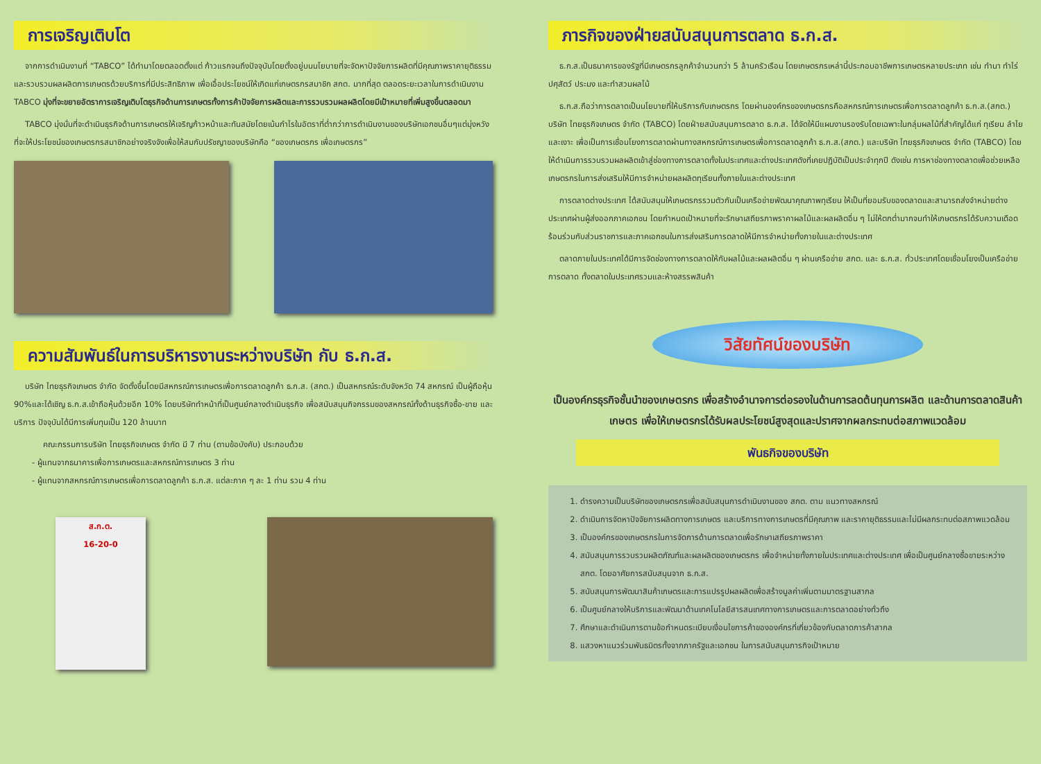การเจริญเติบโต
จากการดำเนินงานที่ “TABCO” ได้ทำมาโดยตลอดตั้งแต่ ก้าวแรกจนถึงปัจจุบันโดยตั้งอยู่บนนโยบายที่จะจัดหาปัจจัยการผลิตที่มีคุณภาพราคายุติธรรม และรวบรวมผลผลิตการเกษตรด้วยบริการที่มีประสิทธิภาพ เพื่อเอื้อประโยชน์ให้เกิดแก่เกษตรกรสมาชิก สกต. มากที่สุด ตลอดระยะเวลาในการดำเนินงาน TABCO มุ่งที่จะขยายอัตราการเจริญเติบโตธุรกิจด้านการเกษตรทั้งการค้าปัจจัยการผลิตและการรวบรวมผลผลิตโดยมีเป้าหมายที่เพิ่มสูงขึ้นตลอดมา
TABCO มุ่งมั่นที่จะดำเนินธุรกิจด้านการเกษตรให้เจริญก้าวหน้าและทันสมัยโดยเน้นกำไรในอัตราที่ต่ำกว่าการดำเนินงานของบริษัทเอกชนอื่นๆแต่มุ่งหวังที่จะให้ประโยชน์ของเกษตรกรสมาชิกอย่างจริงจังเพื่อให้สมกับปรัชญาของบริษัทคือ “ของเกษตรกร เพื่อเกษตรกร”
ความสัมพันธ์ในการบริหารงานระหว่างบริษัท กับ ธ.ก.ส.
บริษัท ไทยธุรกิจเกษตร จำกัด จัดตั้งขึ้นโดยมีสหกรณ์การเกษตรเพื่อการตลาดลูกค้า ธ.ก.ส. (สกต.) เป็นสหกรณ์ระดับจังหวัด 74 สหกรณ์ เป็นผู้ถือหุ้น 90%และได้เชิญ ธ.ก.ส.เข้าถือหุ้นด้วยอีก 10% โดยบริษัททำหน้าที่เป็นศูนย์กลางดำเนินธุรกิจ เพื่อสนับสนุนกิจกรรมของสหกรณ์ทั้งด้านธุรกิจซื้อ-ขาย และบริการ ปัจจุบันได้มีการเพิ่มทุนเป็น 120 ล้านบาท
คณะกรรมการบริษัท ไทยธุรกิจเกษตร จำกัด มี 7 ท่าน (ตามข้อบังคับ) ประกอบด้วย
- ผู้แทนจากธนาคารเพื่อการเกษตรและสหกรณ์การเกษตร 3 ท่าน
- ผู้แทนจากสหกรณ์การเกษตรเพื่อการตลาดลูกค้า ธ.ก.ส. แต่ละภาค ๆ ละ 1 ท่าน รวม 4 ท่าน
ส.ก.ต.
16-20-0
ภารกิจของฝ่ายสนับสนุนการตลาด ธ.ก.ส.
ธ.ก.ส.เป็นธนาคารของรัฐที่มีเกษตรกรลูกค้าจำนวนกว่า 5 ล้านครัวเรือน โดยเกษตรกรเหล่านี้ประกอบอาชีพการเกษตรหลายประเภท เช่น ทำนา ทำไร่ ปศุสัตว์ ประมง และทำสวนผลไม้
ธ.ก.ส.ถือว่าการตลาดเป็นนโยบายที่ให้บริการกับเกษตรกร โดยผ่านองค์กรของเกษตรกรคือสหกรณ์การเกษตรเพื่อการตลาดลูกค้า ธ.ก.ส.(สกต.) บริษัท ไทยธุรกิจเกษตร จำกัด (TABCO) โดยฝ่ายสนับสนุนการตลาด ธ.ก.ส. ได้จัดให้มีแผนงานรองรับโดยเฉพาะในกลุ่มผลไม้ที่สำคัญได้แก่ ทุเรียน ลำไยและเงาะ เพื่อเป็นการเชื่อมโยงการตลาดผ่านทางสหกรณ์การเกษตรเพื่อการตลาดลูกค้า ธ.ก.ส.(สกต.) และบริษัท ไทยธุรกิจเกษตร จำกัด (TABCO) โดยให้ดำเนินการรวบรวมผลผลิตเข้าสู่ช่องทางการตลาดทั้งในประเทศและต่างประเทศดังที่เคยปฏิบัติเป็นประจำทุกปี ดังเช่น การหาช่องทางตลาดเพื่อช่วยเหลือเกษตรกรในการส่งเสริมให้มีการจำหน่ายผลผลิตทุเรียนทั้งภายในและต่างประเทศ
การตลาดต่างประเทศ ได้สนับสนุนให้เกษตรกรรวมตัวกันเป็นเครือข่ายพัฒนาคุณภาพทุเรียน ให้เป็นที่ยอมรับของตลาดและสามารถส่งจำหน่ายต่างประเทศผ่านผู้ส่งออกภาคเอกชน โดยกำหนดเป้าหมายที่จะรักษาเสถียรภาพราคาผลไม้และผลผลิตอื่น ๆ ไม่ให้ตกต่ำมากจนทำให้เกษตรกรได้รับความเดือดร้อนร่วมกับส่วนราชการและภาคเอกชนในการส่งเสริมการตลาดให้มีการจำหน่ายทั้งภายในและต่างประเทศ
ตลาดภายในประเทศได้มีการจัดช่องทางการตลาดให้กับผลไม้และผลผลิตอื่น ๆ ผ่านเครือข่าย สกต. และ ธ.ก.ส. ทั่วประเทศโดยเชื่อมโยงเป็นเครือข่ายการตลาด ทั้งตลาดในประเทศรวมและห้างสรรพสินค้า
วิสัยทัศน์ของบริษัท
เป็นองค์กรธุรกิจชั้นนำของเกษตรกร เพื่อสร้างอำนาจการต่อรองในด้านการลดต้นทุนการผลิต และด้านการตลาดสินค้าเกษตร เพื่อให้เกษตรกรได้รับผลประโยชน์สูงสุดและปราศจากผลกระทบต่อสภาพแวดล้อม
พันธกิจของบริษัท
1. ดำรงความเป็นบริษัทของเกษตรกรเพื่อสนับสนุนการดำเนินงานของ สกต. ตาม แนวทางสหกรณ์
2. ดำเนินการจัดหาปัจจัยการผลิตทางการเกษตร และบริการทางการเกษตรที่มีคุณภาพ และราคายุติธรรมและไม่มีผลกระทบต่อสภาพแวดล้อม
3. เป็นองค์กรของเกษตรกรในการจัดการด้านการตลาดเพื่อรักษาเสถียรภาพราคา
4. สนับสนุนการรวบรวมผลิตภัณฑ์และผลผลิตของเกษตรกร เพื่อจำหน่ายทั้งภายในประเทศและต่างประเทศ เพื่อเป็นศูนย์กลางซื้อขายระหว่าง สกต. โดยอาศัยการสนับสนุนจาก ธ.ก.ส.
5. สนับสนุนการพัฒนาสินค้าเกษตรและการแปรรูปผลผลิตเพื่อสร้างมูลค่าเพิ่มตามมาตรฐานสากล
6. เป็นศูนย์กลางให้บริการและพัฒนาด้านเทคโนโลยีสารสนเทศทางการเกษตรและการตลาดอย่างทั่วถึง
7. ศึกษาและดำเนินการตามข้อกำหนดระเบียบเงื่อนไขการค้าขององค์กรที่เกี่ยวข้องกับตลาดการค้าสากล
8. แสวงหาแนวร่วมพันธมิตรทั้งจากภาครัฐและเอกชน ในการสนับสนุนภารกิจเป้าหมาย